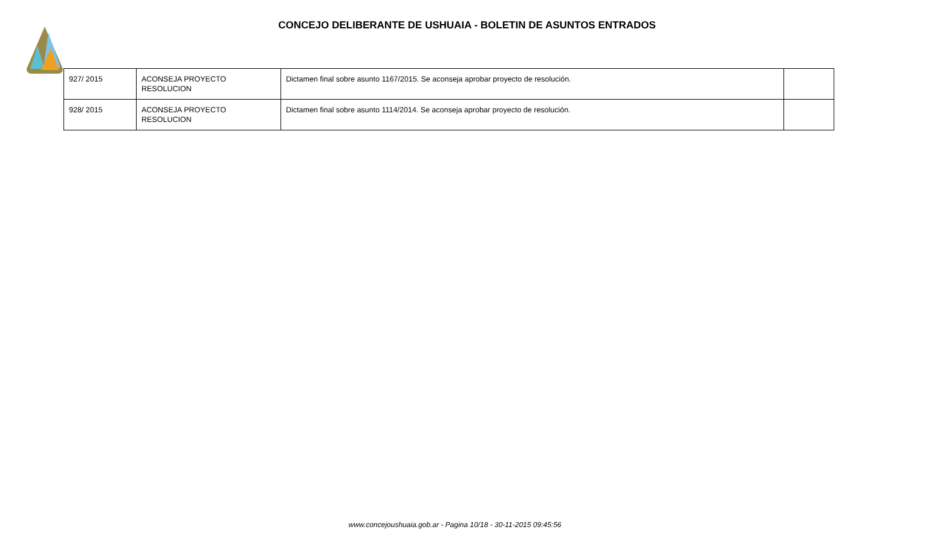CONCEJO DELIBERANTE DE USHUAIA - BOLETIN DE ASUNTOS ENTRADOS
| 927/ 2015 | ACONSEJA PROYECTO RESOLUCION | Dictamen final sobre asunto 1167/2015. Se aconseja aprobar proyecto de resolución. | |
| 928/ 2015 | ACONSEJA PROYECTO RESOLUCION | Dictamen final sobre asunto 1114/2014. Se aconseja aprobar proyecto de resolución. | |
www.concejoushuaia.gob.ar - Pagina 10/18 - 30-11-2015 09:45:56